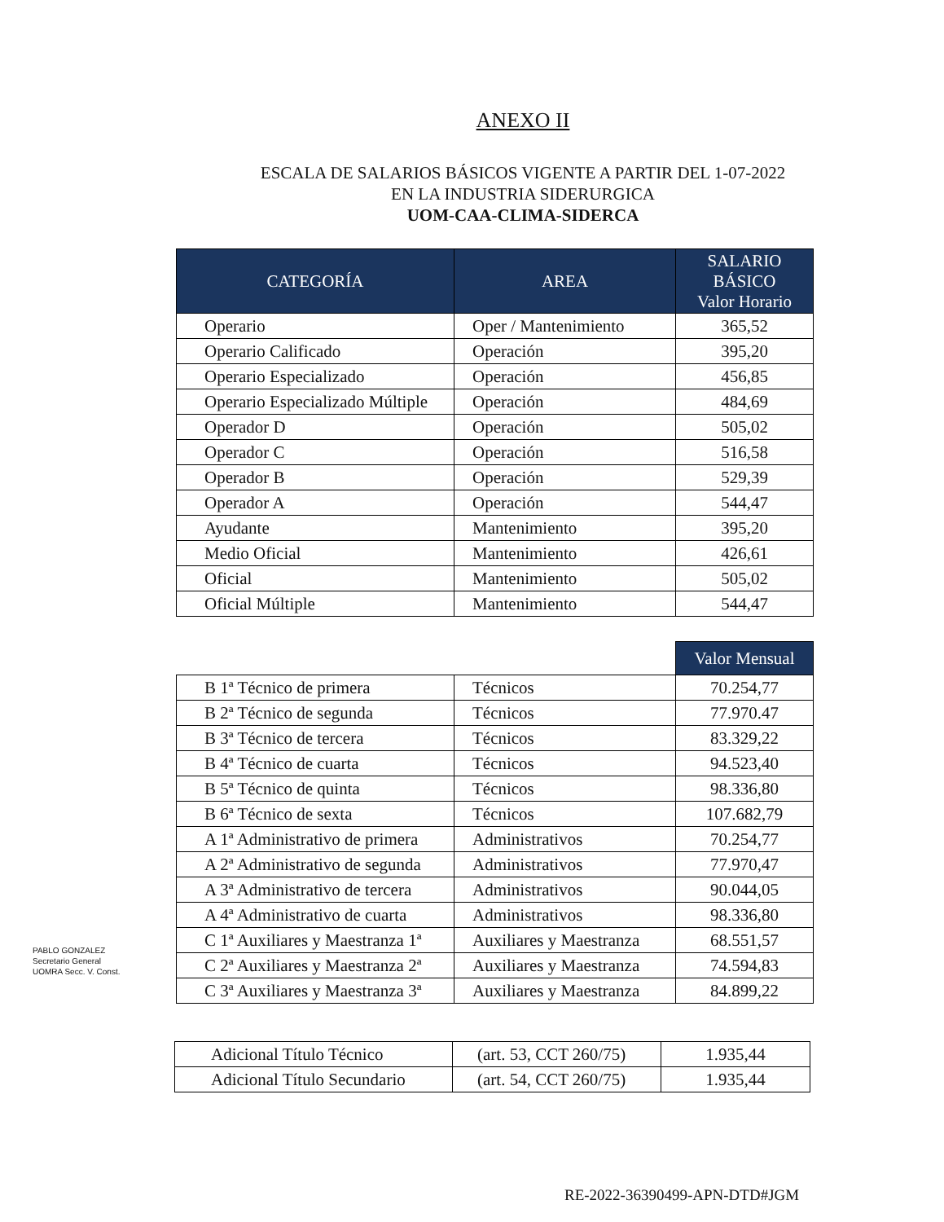ANEXO II
ESCALA DE SALARIOS BÁSICOS VIGENTE A PARTIR DEL 1-07-2022
EN LA INDUSTRIA SIDERURGICA
UOM-CAA-CLIMA-SIDERCA
| CATEGORÍA | AREA | SALARIO BÁSICO Valor Horario |
| --- | --- | --- |
| Operario | Oper / Mantenimiento | 365,52 |
| Operario Calificado | Operación | 395,20 |
| Operario Especializado | Operación | 456,85 |
| Operario Especializado Múltiple | Operación | 484,69 |
| Operador D | Operación | 505,02 |
| Operador C | Operación | 516,58 |
| Operador B | Operación | 529,39 |
| Operador A | Operación | 544,47 |
| Ayudante | Mantenimiento | 395,20 |
| Medio Oficial | Mantenimiento | 426,61 |
| Oficial | Mantenimiento | 505,02 |
| Oficial Múltiple | Mantenimiento | 544,47 |
| | | Valor Mensual |
| B 1ª Técnico de primera | Técnicos | 70.254,77 |
| B 2ª Técnico de segunda | Técnicos | 77.970.47 |
| B 3ª Técnico de tercera | Técnicos | 83.329,22 |
| B 4ª Técnico de cuarta | Técnicos | 94.523,40 |
| B 5ª Técnico de quinta | Técnicos | 98.336,80 |
| B 6ª Técnico de sexta | Técnicos | 107.682,79 |
| A 1ª Administrativo de primera | Administrativos | 70.254,77 |
| A 2ª Administrativo de segunda | Administrativos | 77.970,47 |
| A 3ª Administrativo de tercera | Administrativos | 90.044,05 |
| A 4ª Administrativo de cuarta | Administrativos | 98.336,80 |
| C 1ª Auxiliares y Maestranza 1ª | Auxiliares y Maestranza | 68.551,57 |
| C 2ª Auxiliares y Maestranza 2ª | Auxiliares y Maestranza | 74.594,83 |
| C 3ª Auxiliares y Maestranza 3ª | Auxiliares y Maestranza | 84.899,22 |
| Adicional Título Técnico | (art. 53, CCT 260/75) | 1.935,44 |
| Adicional Título Secundario | (art. 54, CCT 260/75) | 1.935,44 |
PABLO GONZALEZ
Secretario General
UOMRA Secc. V. Const.
RE-2022-36390499-APN-DTD#JGM